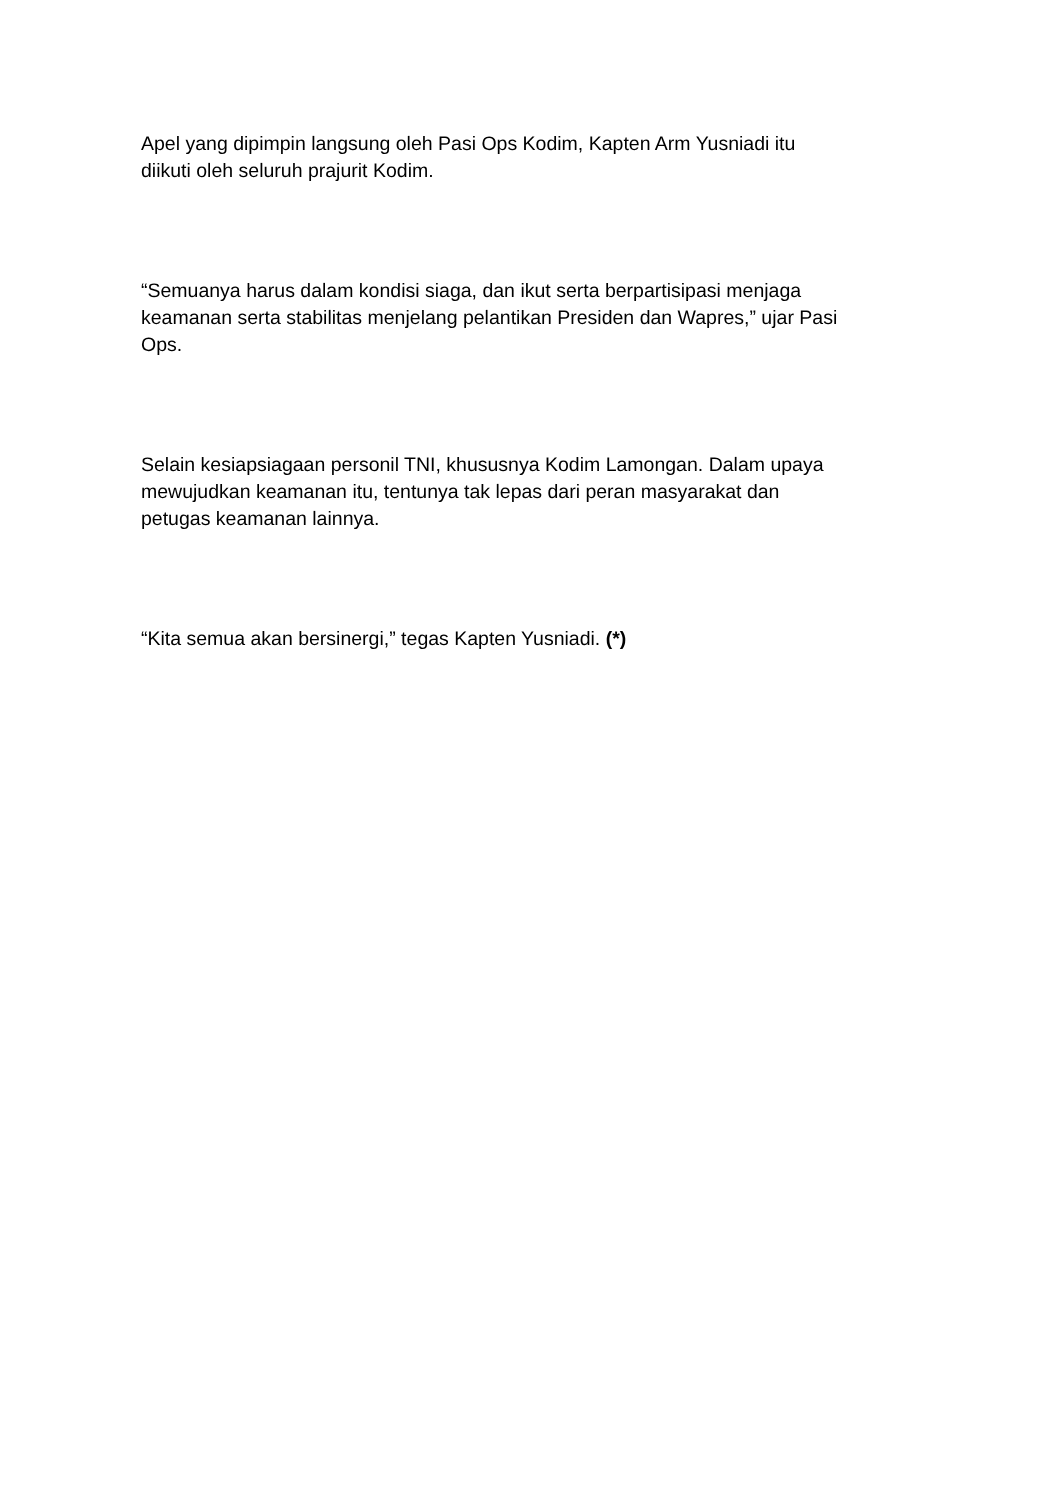Apel yang dipimpin langsung oleh Pasi Ops Kodim, Kapten Arm Yusniadi itu
diikuti oleh seluruh prajurit Kodim.
“Semuanya harus dalam kondisi siaga, dan ikut serta berpartisipasi menjaga
keamanan serta stabilitas menjelang pelantikan Presiden dan Wapres,” ujar Pasi
Ops.
Selain kesiapsiagaan personil TNI, khususnya Kodim Lamongan. Dalam upaya
mewujudkan keamanan itu, tentunya tak lepas dari peran masyarakat dan
petugas keamanan lainnya.
“Kita semua akan bersinergi,” tegas Kapten Yusniadi. (*)